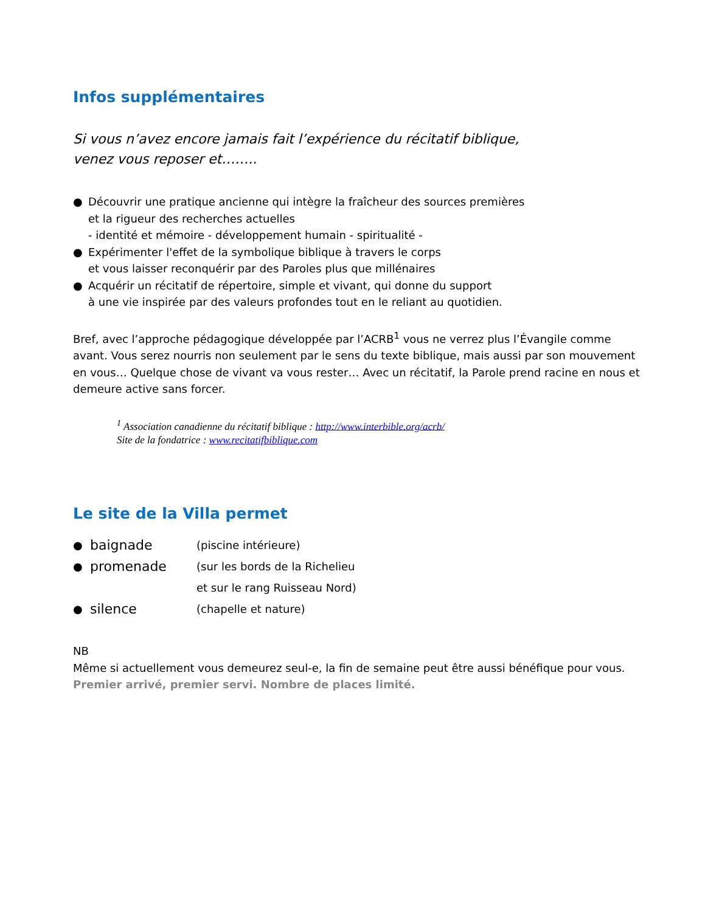Infos supplémentaires
Si vous n’avez encore jamais fait l’expérience du récitatif biblique,
venez vous reposer et……..
● Découvrir une pratique ancienne qui intègre la fraîcheur des sources premières
et la rigueur des recherches actuelles
- identité et mémoire - développement humain - spiritualité -
● Expérimenter l'effet de la symbolique biblique à travers le corps
et vous laisser reconquérir par des Paroles plus que millénaires
● Acquérir un récitatif de répertoire, simple et vivant, qui donne du support
à une vie inspirée par des valeurs profondes tout en le reliant au quotidien.
Bref, avec l’approche pédagogique développée par l’ACRB<sup>1</sup> vous ne verrez plus l’Évangile comme avant. Vous serez nourris non seulement par le sens du texte biblique, mais aussi par son mouvement en vous… Quelque chose de vivant va vous rester… Avec un récitatif, la Parole prend racine en nous et demeure active sans forcer.
<sup>1</sup> Association canadienne du récitatif biblique : http://www.interbible.org/acrb/
Site de la fondatrice : www.recitatifbiblique.com
Le site de la Villa permet
| ● | baignade | (piscine intérieure) |
| ● | promenade | (sur les bords de la Richelieu et sur le rang Ruisseau Nord) |
| ● | silence | (chapelle et nature) |
NB
Même si actuellement vous demeurez seul-e, la fin de semaine peut être aussi bénéfique pour vous.
Premier arrivé, premier servi. Nombre de places limité.